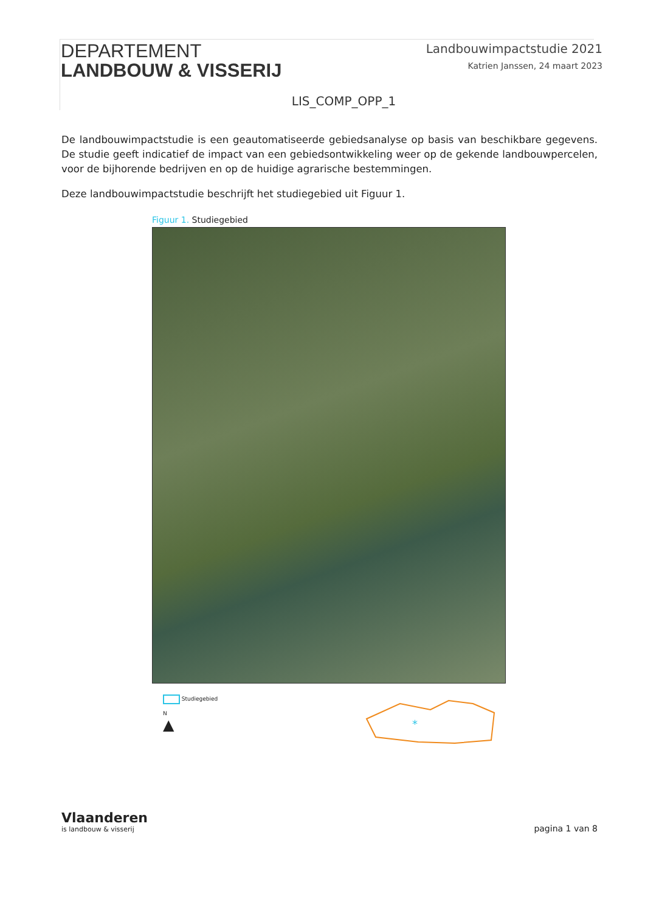DEPARTEMENT
LANDBOUW & VISSERIJ
Landbouwimpactstudie 2021
Katrien Janssen, 24 maart 2023
LIS_COMP_OPP_1
De landbouwimpactstudie is een geautomatiseerde gebiedsanalyse op basis van beschikbare gegevens. De studie geeft indicatief de impact van een gebiedsontwikkeling weer op de gekende landbouwpercelen, voor de bijhorende bedrijven en op de huidige agrarische bestemmingen.
Deze landbouwimpactstudie beschrijft het studiegebied uit Figuur 1.
Figuur 1. Studiegebied
Studiegebied
N
▲
*
Vlaanderen
is landbouw & visserij
pagina 1 van 8